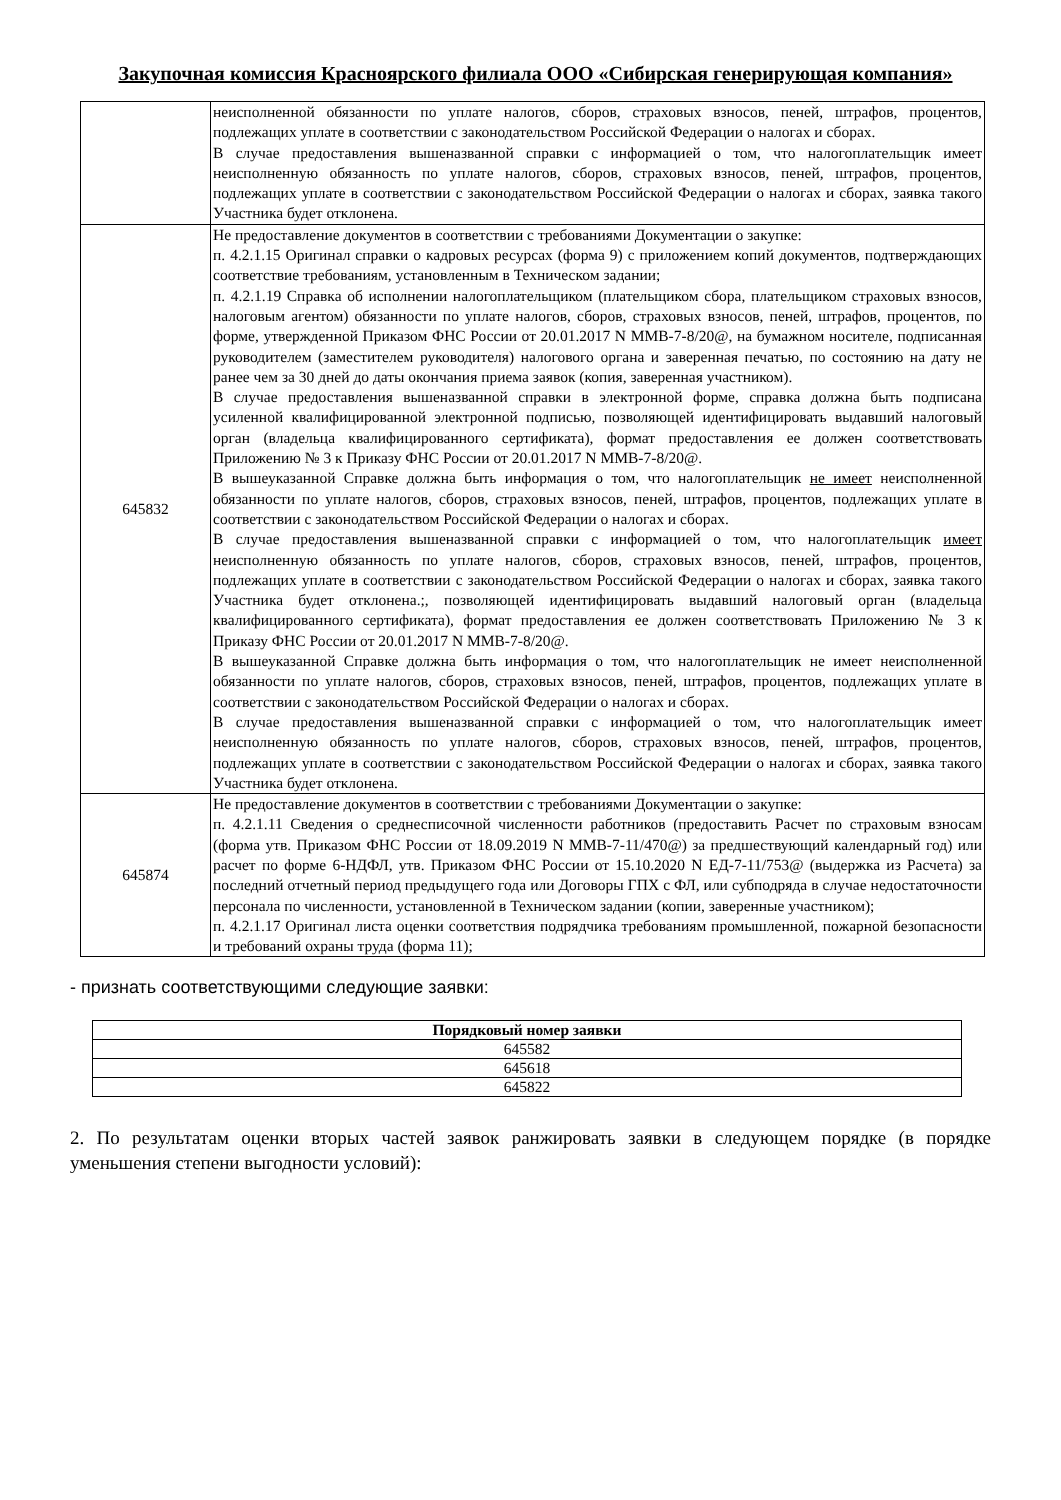Закупочная комиссия Красноярского филиала ООО «Сибирская генерирующая компания»
| | неисполненной обязанности по уплате налогов, сборов, страховых взносов, пеней, штрафов, процентов, подлежащих уплате в соответствии с законодательством Российской Федерации о налогах и сборах. В случае предоставления вышеназванной справки с информацией о том, что налогоплательщик имеет неисполненную обязанность по уплате налогов, сборов, страховых взносов, пеней, штрафов, процентов, подлежащих уплате в соответствии с законодательством Российской Федерации о налогах и сборах, заявка такого Участника будет отклонена. |
| 645832 | Не предоставление документов в соответствии с требованиями Документации о закупке: п. 4.2.1.15 Оригинал справки о кадровых ресурсах (форма 9) с приложением копий документов, подтверждающих соответствие требованиям, установленным в Техническом задании; п. 4.2.1.19 Справка об исполнении налогоплательщиком (плательщиком сбора, плательщиком страховых взносов, налоговым агентом) обязанности по уплате налогов, сборов, страховых взносов, пеней, штрафов, процентов, по форме, утвержденной Приказом ФНС России от 20.01.2017 N ММВ-7-8/20@, на бумажном носителе, подписанная руководителем (заместителем руководителя) налогового органа и заверенная печатью, по состоянию на дату не ранее чем за 30 дней до даты окончания приема заявок (копия, заверенная участником). В случае предоставления вышеназванной справки в электронной форме, справка должна быть подписана усиленной квалифицированной электронной подписью, позволяющей идентифицировать выдавший налоговый орган (владельца квалифицированного сертификата), формат предоставления ее должен соответствовать Приложению № 3 к Приказу ФНС России от 20.01.2017 N ММВ-7-8/20@. В вышеуказанной Справке должна быть информация о том, что налогоплательщик не имеет неисполненной обязанности по уплате налогов, сборов, страховых взносов, пеней, штрафов, процентов, подлежащих уплате в соответствии с законодательством Российской Федерации о налогах и сборах. В случае предоставления вышеназванной справки с информацией о том, что налогоплательщик имеет неисполненную обязанность по уплате налогов, сборов, страховых взносов, пеней, штрафов, процентов, подлежащих уплате в соответствии с законодательством Российской Федерации о налогах и сборах, заявка такого Участника будет отклонена.;, позволяющей идентифицировать выдавший налоговый орган (владельца квалифицированного сертификата), формат предоставления ее должен соответствовать Приложению № 3 к Приказу ФНС России от 20.01.2017 N ММВ-7-8/20@. В вышеуказанной Справке должна быть информация о том, что налогоплательщик не имеет неисполненной обязанности по уплате налогов, сборов, страховых взносов, пеней, штрафов, процентов, подлежащих уплате в соответствии с законодательством Российской Федерации о налогах и сборах. В случае предоставления вышеназванной справки с информацией о том, что налогоплательщик имеет неисполненную обязанность по уплате налогов, сборов, страховых взносов, пеней, штрафов, процентов, подлежащих уплате в соответствии с законодательством Российской Федерации о налогах и сборах, заявка такого Участника будет отклонена. |
| 645874 | Не предоставление документов в соответствии с требованиями Документации о закупке: п. 4.2.1.11 Сведения о среднесписочной численности работников (предоставить Расчет по страховым взносам (форма утв. Приказом ФНС России от 18.09.2019 N ММВ-7-11/470@) за предшествующий календарный год) или расчет по форме 6-НДФЛ, утв. Приказом ФНС России от 15.10.2020 N ЕД-7-11/753@ (выдержка из Расчета) за последний отчетный период предыдущего года или Договоры ГПХ с ФЛ, или субподряда в случае недостаточности персонала по численности, установленной в Техническом задании (копии, заверенные участником); п. 4.2.1.17 Оригинал листа оценки соответствия подрядчика требованиям промышленной, пожарной безопасности и требований охраны труда (форма 11); |
- признать соответствующими следующие заявки:
| Порядковый номер заявки |
| --- |
| 645582 |
| 645618 |
| 645822 |
2. По результатам оценки вторых частей заявок ранжировать заявки в следующем порядке (в порядке уменьшения степени выгодности условий):